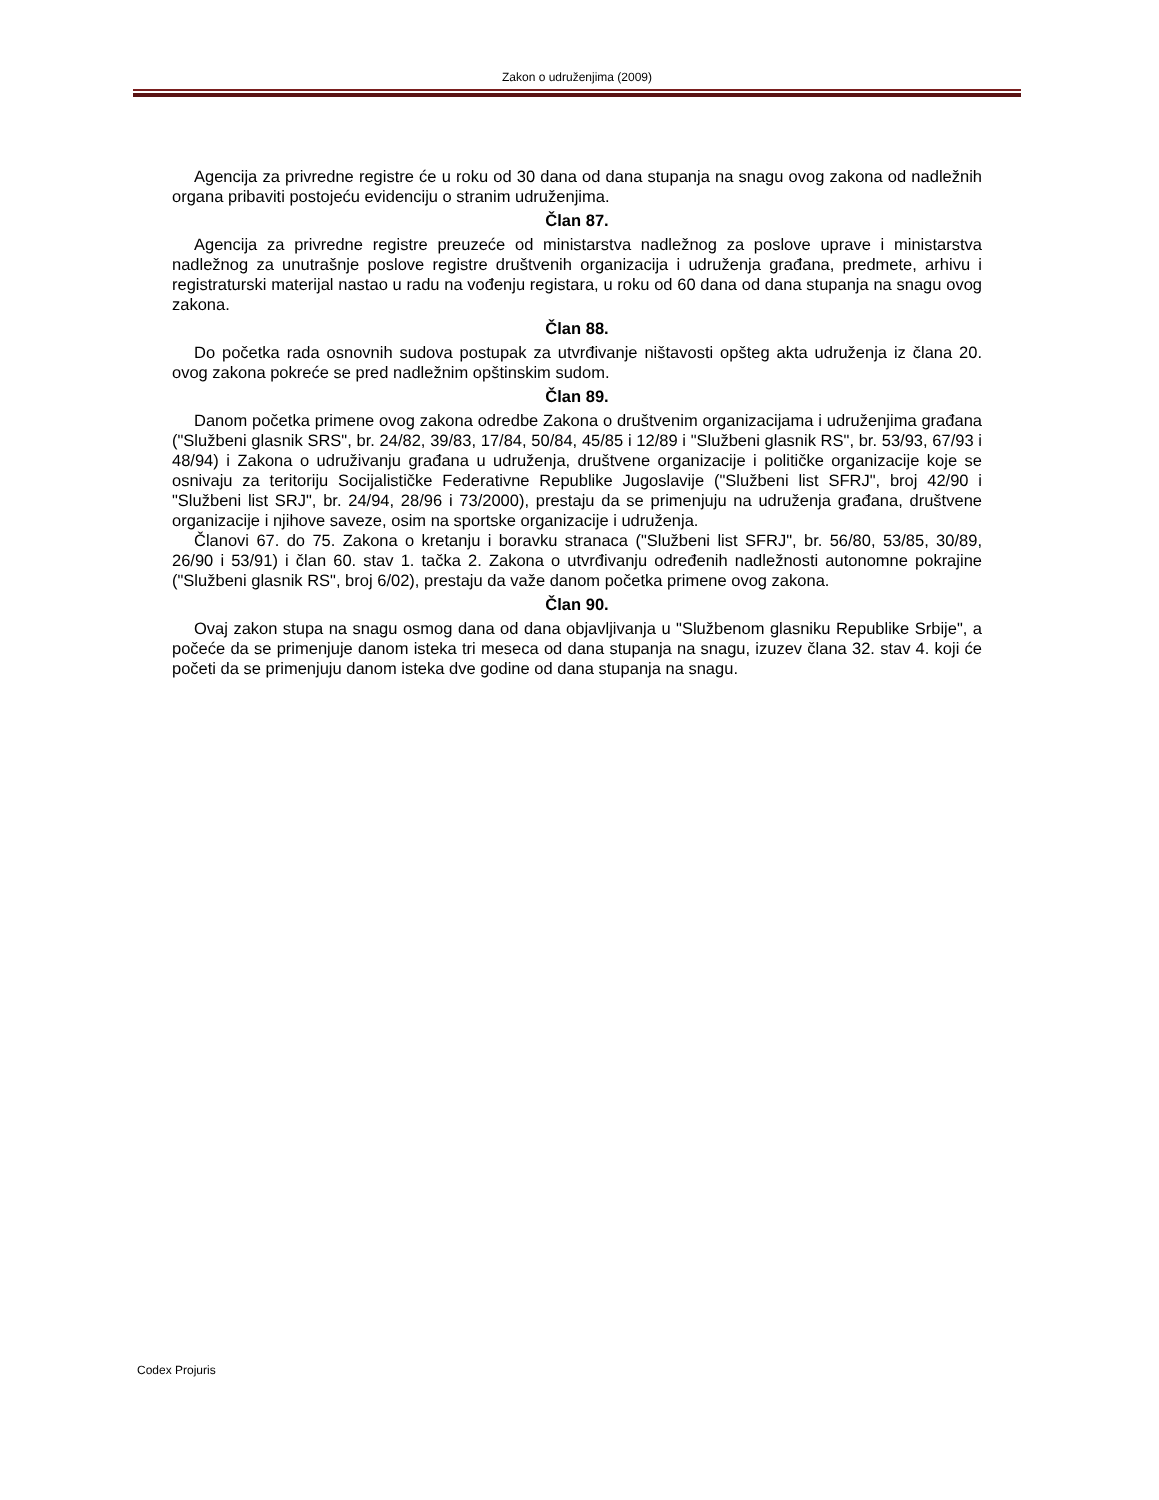Zakon o udruženjima (2009)
Agencija za privredne registre će u roku od 30 dana od dana stupanja na snagu ovog zakona od nadležnih organa pribaviti postojeću evidenciju o stranim udruženjima.
Član 87.
Agencija za privredne registre preuzeće od ministarstva nadležnog za poslove uprave i ministarstva nadležnog za unutrašnje poslove registre društvenih organizacija i udruženja građana, predmete, arhivu i registraturski materijal nastao u radu na vođenju registara, u roku od 60 dana od dana stupanja na snagu ovog zakona.
Član 88.
Do početka rada osnovnih sudova postupak za utvrđivanje ništavosti opšteg akta udruženja iz člana 20. ovog zakona pokreće se pred nadležnim opštinskim sudom.
Član 89.
Danom početka primene ovog zakona odredbe Zakona o društvenim organizacijama i udruženjima građana ("Službeni glasnik SRS", br. 24/82, 39/83, 17/84, 50/84, 45/85 i 12/89 i "Službeni glasnik RS", br. 53/93, 67/93 i 48/94) i Zakona o udruživanju građana u udruženja, društvene organizacije i političke organizacije koje se osnivaju za teritoriju Socijalističke Federativne Republike Jugoslavije ("Službeni list SFRJ", broj 42/90 i "Službeni list SRJ", br. 24/94, 28/96 i 73/2000), prestaju da se primenjuju na udruženja građana, društvene organizacije i njihove saveze, osim na sportske organizacije i udruženja.
Članovi 67. do 75. Zakona o kretanju i boravku stranaca ("Službeni list SFRJ", br. 56/80, 53/85, 30/89, 26/90 i 53/91) i član 60. stav 1. tačka 2. Zakona o utvrđivanju određenih nadležnosti autonomne pokrajine ("Službeni glasnik RS", broj 6/02), prestaju da važe danom početka primene ovog zakona.
Član 90.
Ovaj zakon stupa na snagu osmog dana od dana objavljivanja u "Službenom glasniku Republike Srbije", a počeće da se primenjuje danom isteka tri meseca od dana stupanja na snagu, izuzev člana 32. stav 4. koji će početi da se primenjuju danom isteka dve godine od dana stupanja na snagu.
Codex Projuris